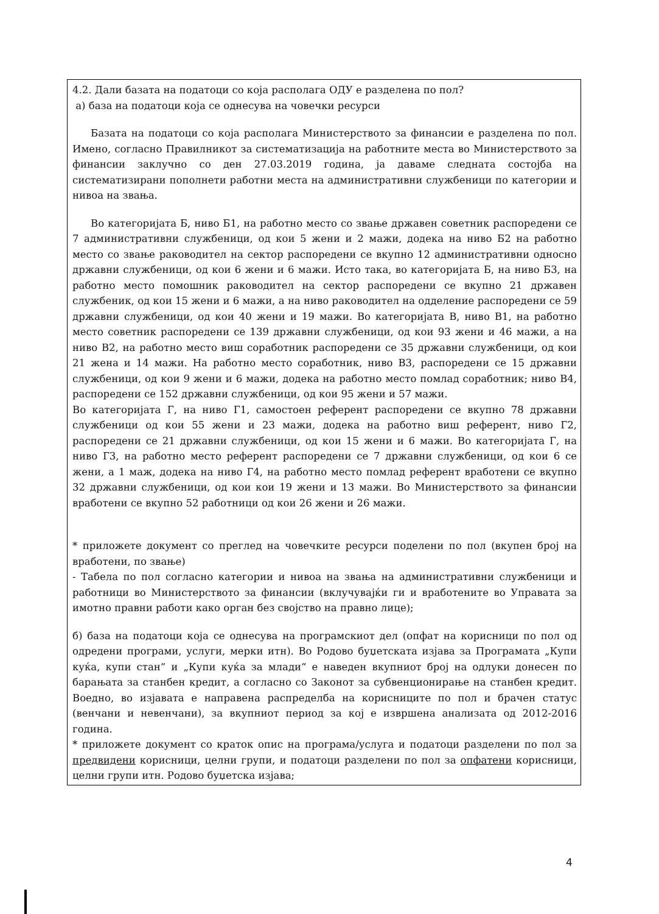4.2. Дали базата на податоци со која располага ОДУ е разделена по пол?
а) база на податоци која се однесува на човечки ресурси
Базата на податоци со која располага Министерството за финансии е разделена по пол. Имено, согласно Правилникот за систематизација на работните места во Министерството за финансии заклучно со ден 27.03.2019 година, ја даваме следната состојба на систематизирани пополнети работни места на административни службеници по категории и нивоа на звања.
Во категоријата Б, ниво Б1, на работно место со звање државен советник распоредени се 7 административни службеници, од кои 5 жени и 2 мажи, додека на ниво Б2 на работно место со звање раководител на сектор распоредени се вкупно 12 административни односно државни службеници, од кои 6 жени и 6 мажи. Исто така, во категоријата Б, на ниво Б3, на работно место помошник раководител на сектор распоредени се вкупно 21 државен службеник, од кои 15 жени и 6 мажи, а на ниво раководител на одделение распоредени се 59 државни службеници, од кои 40 жени и 19 мажи. Во категоријата В, ниво В1, на работно место советник распоредени се 139 државни службеници, од кои 93 жени и 46 мажи, а на ниво В2, на работно место виш соработник распоредени се 35 државни службеници, од кои 21 жена и 14 мажи. На работно место соработник, ниво В3, распоредени се 15 државни службеници, од кои 9 жени и 6 мажи, додека на работно место помлад соработник; ниво В4, распоредени се 152 државни службеници, од кои 95 жени и 57 мажи.
Во категоријата Г, на ниво Г1, самостоен референт распоредени се вкупно 78 државни службеници од кои 55 жени и 23 мажи, додека на работно виш референт, ниво Г2, распоредени се 21 државни службеници, од кои 15 жени и 6 мажи. Во категоријата Г, на ниво Г3, на работно место референт распоредени се 7 државни службеници, од кои 6 се жени, а 1 маж, додека на ниво Г4, на работно место помлад референт вработени се вкупно 32 државни службеници, од кои кои 19 жени и 13 мажи. Во Министерството за финансии вработени се вкупно 52 работници од кои 26 жени и 26 мажи.
* приложете документ со преглед на човечките ресурси поделени по пол (вкупен број на вработени, по звање)
- Табела по пол согласно категории и нивоа на звања на административни службеници и работници во Министерството за финансии (вклучувајќи ги и вработените во Управата за имотно правни работи како орган без својство на правно лице);
б) база на податоци која се однесува на програмскиот дел (опфат на корисници по пол од одредени програми, услуги, мерки итн). Во Родово буџетската изјава за Програмата „Купи куќа, купи стан“ и „Купи куќа за млади“ е наведен вкупниот број на одлуки донесен по барањата за станбен кредит, а согласно со Законот за субвенционирање на станбен кредит. Воедно, во изјавата е направена распределба на корисниците по пол и брачен статус (венчани и невенчани), за вкупниот период за кој е извршена анализата од 2012-2016 година.
* приложете документ со краток опис на програма/услуга и податоци разделени по пол за предвидени корисници, целни групи, и податоци разделени по пол за опфатени корисници, целни групи итн. Родово буџетска изјава;
4